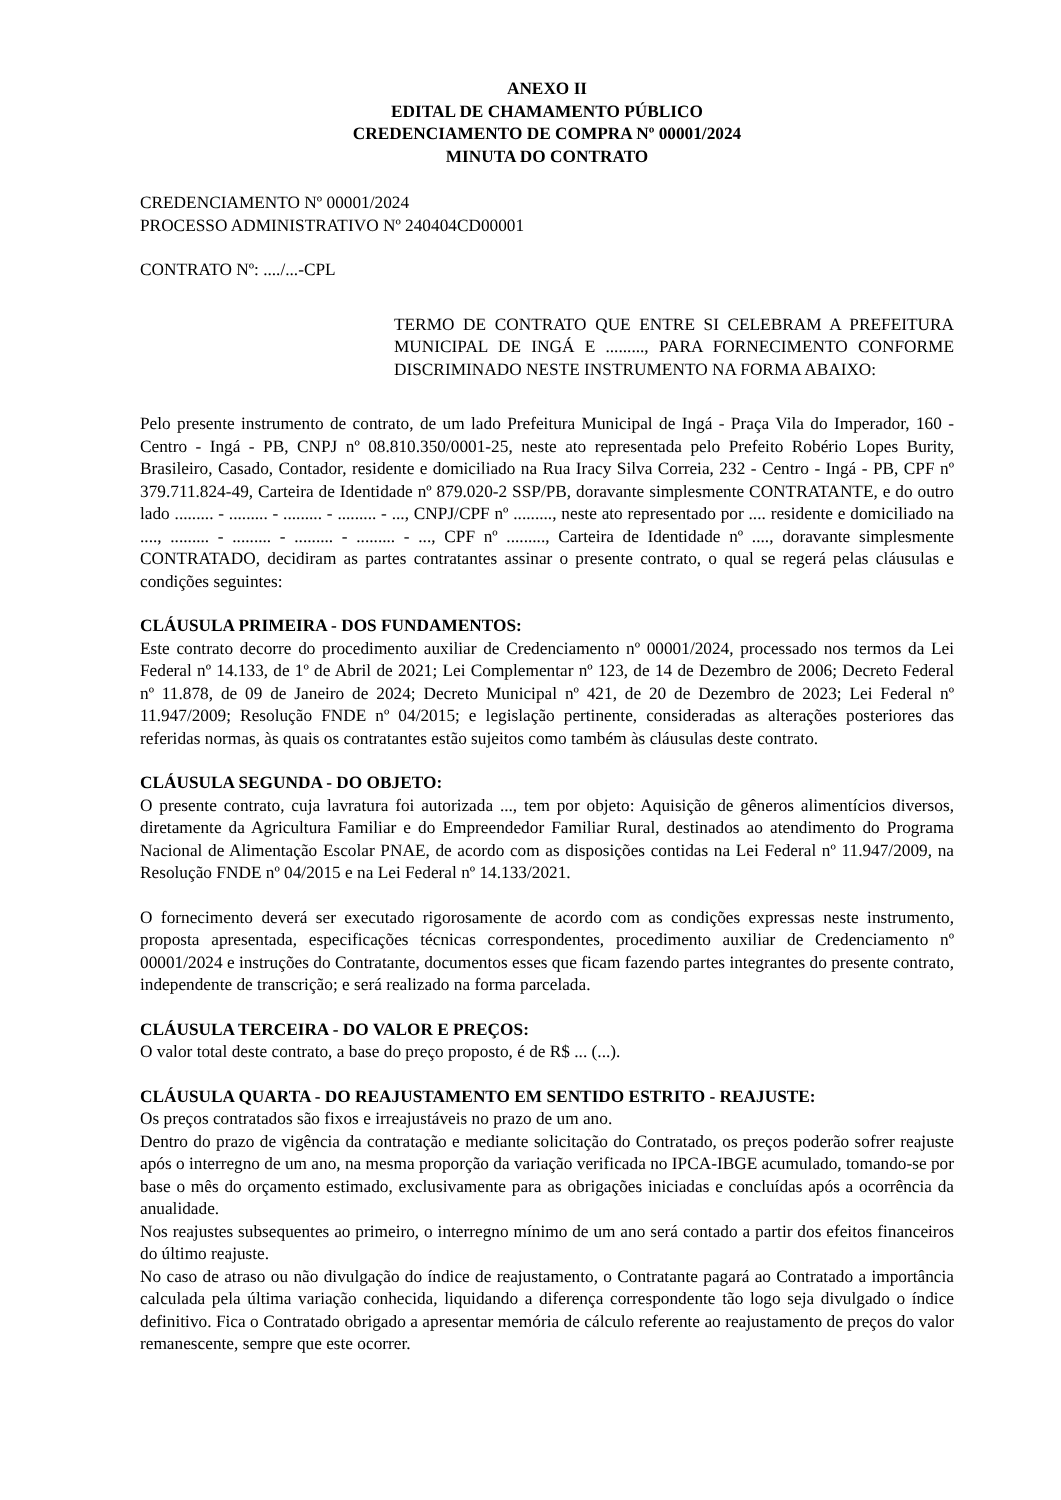ANEXO II
EDITAL DE CHAMAMENTO PÚBLICO
CREDENCIAMENTO DE COMPRA Nº 00001/2024
MINUTA DO CONTRATO
CREDENCIAMENTO Nº 00001/2024
PROCESSO ADMINISTRATIVO Nº 240404CD00001
CONTRATO Nº: ..../...-CPL
TERMO DE CONTRATO QUE ENTRE SI CELEBRAM A PREFEITURA MUNICIPAL DE INGÁ E ........., PARA FORNECIMENTO CONFORME DISCRIMINADO NESTE INSTRUMENTO NA FORMA ABAIXO:
Pelo presente instrumento de contrato, de um lado Prefeitura Municipal de Ingá - Praça Vila do Imperador, 160 - Centro - Ingá - PB, CNPJ nº 08.810.350/0001-25, neste ato representada pelo Prefeito Robério Lopes Burity, Brasileiro, Casado, Contador, residente e domiciliado na Rua Iracy Silva Correia, 232 - Centro - Ingá - PB, CPF nº 379.711.824-49, Carteira de Identidade nº 879.020-2 SSP/PB, doravante simplesmente CONTRATANTE, e do outro lado ......... - ......... - ......... - ......... - ..., CNPJ/CPF nº ........., neste ato representado por .... residente e domiciliado na ...., ......... - ......... - ......... - ......... - ..., CPF nº ........., Carteira de Identidade nº ...., doravante simplesmente CONTRATADO, decidiram as partes contratantes assinar o presente contrato, o qual se regerá pelas cláusulas e condições seguintes:
CLÁUSULA PRIMEIRA - DOS FUNDAMENTOS:
Este contrato decorre do procedimento auxiliar de Credenciamento nº 00001/2024, processado nos termos da Lei Federal nº 14.133, de 1º de Abril de 2021; Lei Complementar nº 123, de 14 de Dezembro de 2006; Decreto Federal nº 11.878, de 09 de Janeiro de 2024; Decreto Municipal nº 421, de 20 de Dezembro de 2023; Lei Federal nº 11.947/2009; Resolução FNDE nº 04/2015; e legislação pertinente, consideradas as alterações posteriores das referidas normas, às quais os contratantes estão sujeitos como também às cláusulas deste contrato.
CLÁUSULA SEGUNDA - DO OBJETO:
O presente contrato, cuja lavratura foi autorizada ..., tem por objeto: Aquisição de gêneros alimentícios diversos, diretamente da Agricultura Familiar e do Empreendedor Familiar Rural, destinados ao atendimento do Programa Nacional de Alimentação Escolar PNAE, de acordo com as disposições contidas na Lei Federal nº 11.947/2009, na Resolução FNDE nº 04/2015 e na Lei Federal nº 14.133/2021.
O fornecimento deverá ser executado rigorosamente de acordo com as condições expressas neste instrumento, proposta apresentada, especificações técnicas correspondentes, procedimento auxiliar de Credenciamento nº 00001/2024 e instruções do Contratante, documentos esses que ficam fazendo partes integrantes do presente contrato, independente de transcrição; e será realizado na forma parcelada.
CLÁUSULA TERCEIRA - DO VALOR E PREÇOS:
O valor total deste contrato, a base do preço proposto, é de R$ ... (...).
CLÁUSULA QUARTA - DO REAJUSTAMENTO EM SENTIDO ESTRITO - REAJUSTE:
Os preços contratados são fixos e irreajustáveis no prazo de um ano.
Dentro do prazo de vigência da contratação e mediante solicitação do Contratado, os preços poderão sofrer reajuste após o interregno de um ano, na mesma proporção da variação verificada no IPCA-IBGE acumulado, tomando-se por base o mês do orçamento estimado, exclusivamente para as obrigações iniciadas e concluídas após a ocorrência da anualidade.
Nos reajustes subsequentes ao primeiro, o interregno mínimo de um ano será contado a partir dos efeitos financeiros do último reajuste.
No caso de atraso ou não divulgação do índice de reajustamento, o Contratante pagará ao Contratado a importância calculada pela última variação conhecida, liquidando a diferença correspondente tão logo seja divulgado o índice definitivo. Fica o Contratado obrigado a apresentar memória de cálculo referente ao reajustamento de preços do valor remanescente, sempre que este ocorrer.